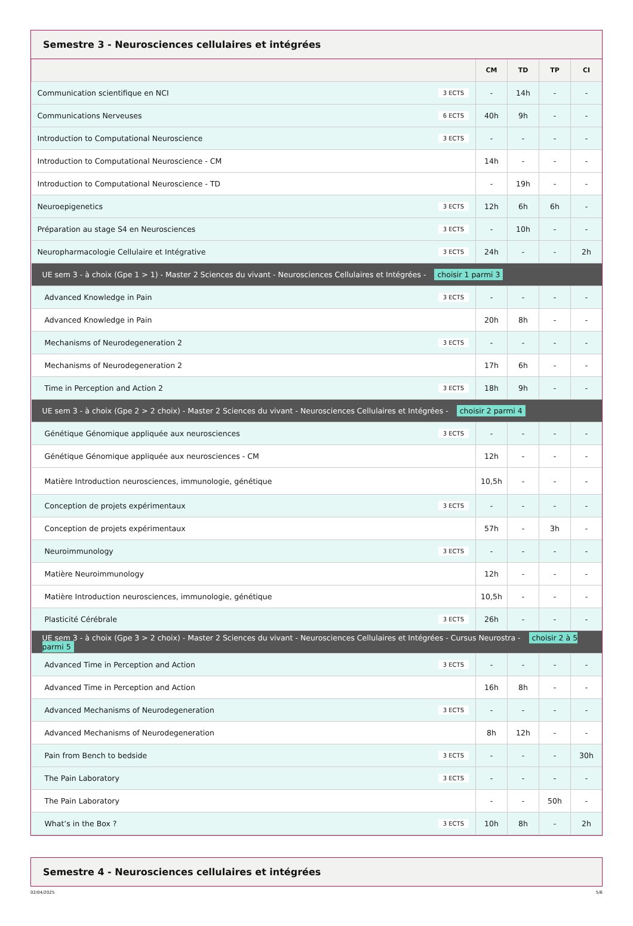Semestre 3 - Neurosciences cellulaires et intégrées
| | CM | TD | TP | CI |
| --- | --- | --- | --- | --- |
| Communication scientifique en NCI 3 ECTS | - | 14h | - | - |
| Communications Nerveuses 6 ECTS | 40h | 9h | - | - |
| Introduction to Computational Neuroscience 3 ECTS | - | - | - | - |
| Introduction to Computational Neuroscience - CM | 14h | - | - | - |
| Introduction to Computational Neuroscience - TD | - | 19h | - | - |
| Neuroepigenetics 3 ECTS | 12h | 6h | 6h | - |
| Préparation au stage S4 en Neurosciences 3 ECTS | - | 10h | - | - |
| Neuropharmacologie Cellulaire et Intégrative 3 ECTS | 24h | - | - | 2h |
| UE sem 3 - à choix (Gpe 1 > 1) - Master 2 Sciences du vivant - Neurosciences Cellulaires et Intégrées - choisir 1 parmi 3 | | | | |
| Advanced Knowledge in Pain 3 ECTS | - | - | - | - |
| Advanced Knowledge in Pain | 20h | 8h | - | - |
| Mechanisms of Neurodegeneration 2 3 ECTS | - | - | - | - |
| Mechanisms of Neurodegeneration 2 | 17h | 6h | - | - |
| Time in Perception and Action 2 3 ECTS | 18h | 9h | - | - |
| UE sem 3 - à choix (Gpe 2 > 2 choix) - Master 2 Sciences du vivant - Neurosciences Cellulaires et Intégrées - choisir 2 parmi 4 | | | | |
| Génétique Génomique appliquée aux neurosciences 3 ECTS | - | - | - | - |
| Génétique Génomique appliquée aux neurosciences - CM | 12h | - | - | - |
| Matière Introduction neurosciences, immunologie, génétique | 10,5h | - | - | - |
| Conception de projets expérimentaux 3 ECTS | - | - | - | - |
| Conception de projets expérimentaux | 57h | - | 3h | - |
| Neuroimmunology 3 ECTS | - | - | - | - |
| Matière Neuroimmunology | 12h | - | - | - |
| Matière Introduction neurosciences, immunologie, génétique | 10,5h | - | - | - |
| Plasticité Cérébrale 3 ECTS | 26h | - | - | - |
| UE sem 3 - à choix (Gpe 3 > 2 choix) - Master 2 Sciences du vivant - Neurosciences Cellulaires et Intégrées - Cursus Neurostra - choisir 2 à 5 parmi 5 | | | | |
| Advanced Time in Perception and Action 3 ECTS | - | - | - | - |
| Advanced Time in Perception and Action | 16h | 8h | - | - |
| Advanced Mechanisms of Neurodegeneration 3 ECTS | - | - | - | - |
| Advanced Mechanisms of Neurodegeneration | 8h | 12h | - | - |
| Pain from Bench to bedside 3 ECTS | - | - | - | 30h |
| The Pain Laboratory 3 ECTS | - | - | - | - |
| The Pain Laboratory | - | - | 50h | - |
| What’s in the Box ? 3 ECTS | 10h | 8h | - | 2h |
Semestre 4 - Neurosciences cellulaires et intégrées
02/04/2025 5/6